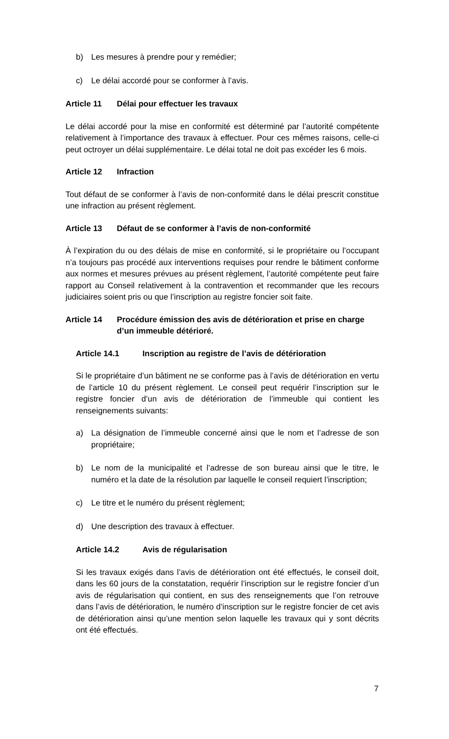b) Les mesures à prendre pour y remédier;
c) Le délai accordé pour se conformer à l’avis.
Article 11 Délai pour effectuer les travaux
Le délai accordé pour la mise en conformité est déterminé par l’autorité compétente relativement à l’importance des travaux à effectuer. Pour ces mêmes raisons, celle-ci peut octroyer un délai supplémentaire. Le délai total ne doit pas excéder les 6 mois.
Article 12 Infraction
Tout défaut de se conformer à l’avis de non-conformité dans le délai prescrit constitue une infraction au présent règlement.
Article 13 Défaut de se conformer à l’avis de non-conformité
À l’expiration du ou des délais de mise en conformité, si le propriétaire ou l’occupant n’a toujours pas procédé aux interventions requises pour rendre le bâtiment conforme aux normes et mesures prévues au présent règlement, l’autorité compétente peut faire rapport au Conseil relativement à la contravention et recommander que les recours judiciaires soient pris ou que l’inscription au registre foncier soit faite.
Article 14 Procédure émission des avis de détérioration et prise en charge d’un immeuble détérioré.
Article 14.1 Inscription au registre de l’avis de détérioration
Si le propriétaire d’un bâtiment ne se conforme pas à l’avis de détérioration en vertu de l’article 10 du présent règlement. Le conseil peut requérir l’inscription sur le registre foncier d’un avis de détérioration de l’immeuble qui contient les renseignements suivants:
a) La désignation de l’immeuble concerné ainsi que le nom et l’adresse de son propriétaire;
b) Le nom de la municipalité et l’adresse de son bureau ainsi que le titre, le numéro et la date de la résolution par laquelle le conseil requiert l’inscription;
c) Le titre et le numéro du présent règlement;
d) Une description des travaux à effectuer.
Article 14.2 Avis de régularisation
Si les travaux exigés dans l’avis de détérioration ont été effectués, le conseil doit, dans les 60 jours de la constatation, requérir l’inscription sur le registre foncier d’un avis de régularisation qui contient, en sus des renseignements que l’on retrouve dans l’avis de détérioration, le numéro d’inscription sur le registre foncier de cet avis de détérioration ainsi qu’une mention selon laquelle les travaux qui y sont décrits ont été effectués.
7